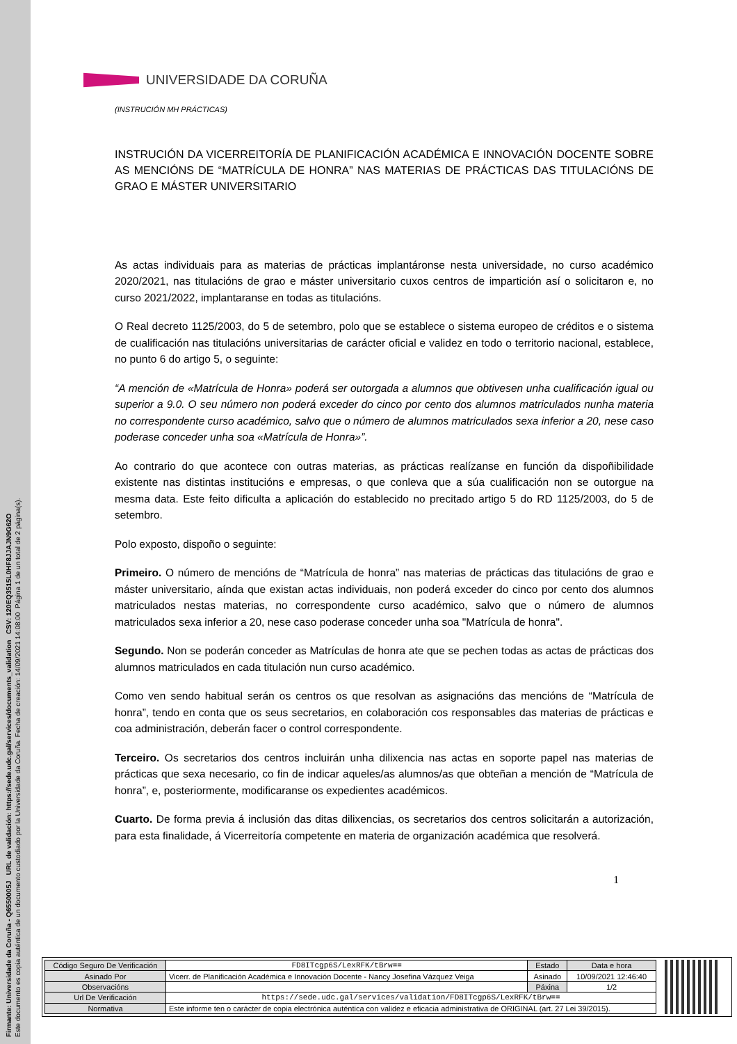Firmante: Universidade da Coruña - Q6550005J URL de validación: https://sede.udc.gal/services/documents_validation CSV: 120EQ3515L0HF8JJAJN9G62O
Este documento es copia auténtica de un documento custodiado por la Universidade da Coruña. Fecha de creación: 14/09/2021 14:08:00 Página 1 de un total de 2 página(s).
UNIVERSIDADE DA CORUÑA
(INSTRUCIÓN MH PRÁCTICAS)
INSTRUCIÓN DA VICERREITORÍA DE PLANIFICACIÓN ACADÉMICA E INNOVACIÓN DOCENTE SOBRE AS MENCIÓNS DE “MATRÍCULA DE HONRA” NAS MATERIAS DE PRÁCTICAS DAS TITULACIÓNS DE GRAO E MÁSTER UNIVERSITARIO
As actas individuais para as materias de prácticas implantáronse nesta universidade, no curso académico 2020/2021, nas titulacións de grao e máster universitario cuxos centros de impartición así o solicitaron e, no curso 2021/2022, implantaranse en todas as titulacións.
O Real decreto 1125/2003, do 5 de setembro, polo que se establece o sistema europeo de créditos e o sistema de cualificación nas titulacións universitarias de carácter oficial e validez en todo o territorio nacional, establece, no punto 6 do artigo 5, o seguinte:
“A mención de «Matrícula de Honra» poderá ser outorgada a alumnos que obtivesen unha cualificación igual ou superior a 9.0. O seu número non poderá exceder do cinco por cento dos alumnos matriculados nunha materia no correspondente curso académico, salvo que o número de alumnos matriculados sexa inferior a 20, nese caso poderase conceder unha soa «Matrícula de Honra»”.
Ao contrario do que acontece con outras materias, as prácticas realízanse en función da dispoñibilidade existente nas distintas institucións e empresas, o que conleva que a súa cualificación non se outorgue na mesma data. Este feito dificulta a aplicación do establecido no precitado artigo 5 do RD 1125/2003, do 5 de setembro.
Polo exposto, dispoño o seguinte:
Primeiro. O número de mencións de “Matrícula de honra” nas materias de prácticas das titulacións de grao e máster universitario, aínda que existan actas individuais, non poderá exceder do cinco por cento dos alumnos matriculados nestas materias, no correspondente curso académico, salvo que o número de alumnos matriculados sexa inferior a 20, nese caso poderase conceder unha soa "Matrícula de honra".
Segundo. Non se poderán conceder as Matrículas de honra ate que se pechen todas as actas de prácticas dos alumnos matriculados en cada titulación nun curso académico.
Como ven sendo habitual serán os centros os que resolvan as asignacións das mencións de “Matrícula de honra”, tendo en conta que os seus secretarios, en colaboración cos responsables das materias de prácticas e coa administración, deberán facer o control correspondente.
Terceiro. Os secretarios dos centros incluirán unha dilixencia nas actas en soporte papel nas materias de prácticas que sexa necesario, co fin de indicar aqueles/as alumnos/as que obteñan a mención de “Matrícula de honra”, e, posteriormente, modificaranse os expedientes académicos.
Cuarto. De forma previa á inclusión das ditas dilixencias, os secretarios dos centros solicitarán a autorización, para esta finalidade, á Vicerreitoría competente en materia de organización académica que resolverá.
1
| Código Seguro De Verificación | FD8ITcgp6S/LexRFK/tBrw== | Estado | Data e hora |
| Asinado Por | Vicerr. de Planificación Académica e Innovación Docente - Nancy Josefina Vázquez Veiga | Asinado | 10/09/2021 12:46:40 |
| Observacións | | Páxina | 1/2 |
| Url De Verificación | https://sede.udc.gal/services/validation/FD8ITcgp6S/LexRFK/tBrw== | | |
| Normativa | Este informe ten o carácter de copia electrónica auténtica con validez e eficacia administrativa de ORIGINAL (art. 27 Lei 39/2015). | | |